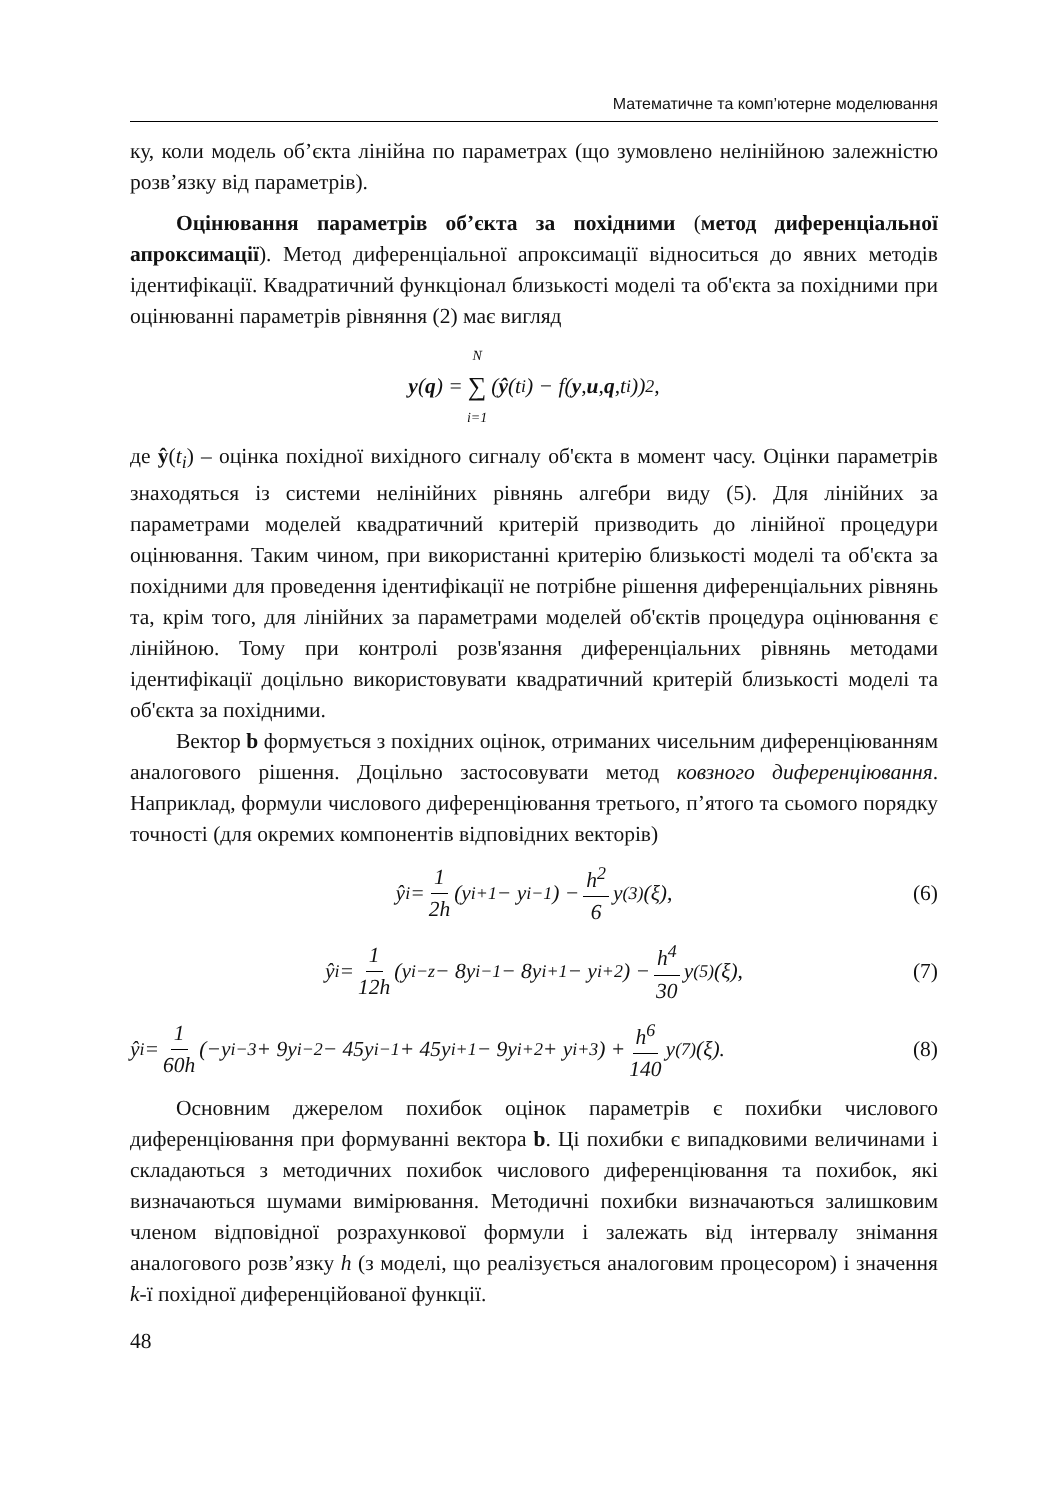Математичне та комп’ютерне моделювання
ку, коли модель об’єкта лінійна по параметрах (що зумовлено нелінійною залежністю розв’язку від параметрів).
Оцінювання параметрів об’єкта за похідними (метод диференціальної апроксимації). Метод диференціальної апроксимації відноситься до явних методів ідентифікації. Квадратичний функціонал близькості моделі та об'єкта за похідними при оцінюванні параметрів рівняння (2) має вигляд
y (q) = N ∑ i=1 (ŷ (t<sub>i</sub>) − f(y, u, q,t<sub>i</sub>))<sup>2</sup>,
де ŷ(t<sub>i</sub>) – оцінка похідної вихідного сигналу об'єкта в момент часу. Оцінки параметрів знаходяться із системи нелінійних рівнянь алгебри виду (5). Для лінійних за параметрами моделей квадратичний критерій призводить до лінійної процедури оцінювання. Таким чином, при використанні критерію близькості моделі та об'єкта за похідними для проведення ідентифікації не потрібне рішення диференціальних рівнянь та, крім того, для лінійних за параметрами моделей об'єктів процедура оцінювання є лінійною. Тому при контролі розв'язання диференціальних рівнянь методами ідентифікації доцільно використовувати квадратичний критерій близькості моделі та об'єкта за похідними.
Вектор b формується з похідних оцінок, отриманих чисельним диференціюванням аналогового рішення. Доцільно застосовувати метод ковзного диференціювання. Наприклад, формули числового диференціювання третього, п’ятого та сьомого порядку точності (для окремих компонентів відповідних векторів)
ŷ<sub>i</sub> = 1 2h (y<sub>i+1</sub> − y<sub>i−1</sub>) − h<sup>2</sup> 6 y<sup>(3)</sup>(ξ), (6)
ŷ<sub>i</sub> = 1 12h (y<sub>i−z</sub> − 8y<sub>i−1</sub> − 8y<sub>i+1</sub> − y<sub>i+2</sub>) − h<sup>4</sup> 30 y<sup>(5)</sup>(ξ), (7)
ŷ<sub>i</sub> = 1 60h (−y<sub>i−3</sub> + 9y<sub>i−2</sub> − 45y<sub>i−1</sub> + 45y<sub>i+1</sub> − 9y<sub>i+2</sub> + y<sub>i+3</sub>) + h<sup>6</sup> 140 y<sup>(7)</sup>(ξ). (8)
Основним джерелом похибок оцінок параметрів є похибки числового диференціювання при формуванні вектора b. Ці похибки є випадковими величинами і складаються з методичних похибок числового диференціювання та похибок, які визначаються шумами вимірювання. Методичні похибки визначаються залишковим членом відповідної розрахункової формули і залежать від інтервалу знімання аналогового розв’язку h (з моделі, що реалізується аналоговим процесором) і значення k-ї похідної диференційованої функції.
48